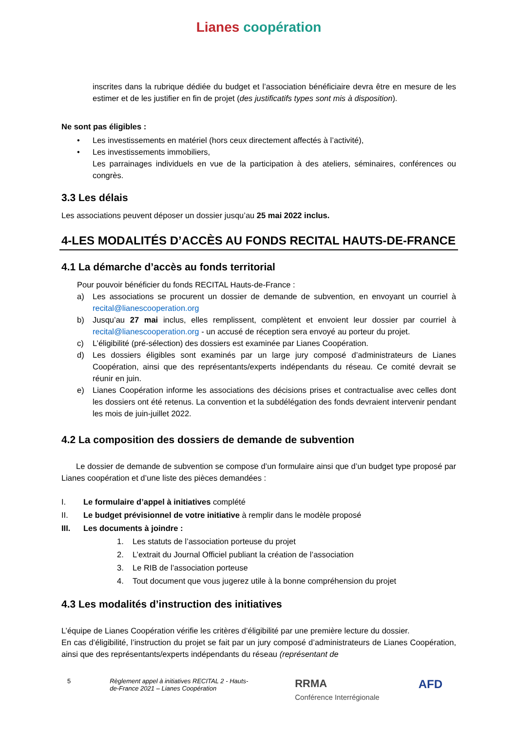Lianes coopération
inscrites dans la rubrique dédiée du budget et l’association bénéficiaire devra être en mesure de les estimer et de les justifier en fin de projet (des justificatifs types sont mis à disposition).
Ne sont pas éligibles :
• Les investissements en matériel (hors ceux directement affectés à l’activité),
• Les investissements immobiliers,
Les parrainages individuels en vue de la participation à des ateliers, séminaires, conférences ou congrès.
3.3 Les délais
Les associations peuvent déposer un dossier jusqu’au 25 mai 2022 inclus.
4-LES MODALITÉS D’ACCÈS AU FONDS RECITAL HAUTS-DE-FRANCE
4.1 La démarche d’accès au fonds territorial
Pour pouvoir bénéficier du fonds RECITAL Hauts-de-France :
a) Les associations se procurent un dossier de demande de subvention, en envoyant un courriel à recital@lianescooperation.org
b) Jusqu’au 27 mai inclus, elles remplissent, complètent et envoient leur dossier par courriel à recital@lianescooperation.org - un accusé de réception sera envoyé au porteur du projet.
c) L’éligibilité (pré-sélection) des dossiers est examinée par Lianes Coopération.
d) Les dossiers éligibles sont examinés par un large jury composé d’administrateurs de Lianes Coopération, ainsi que des représentants/experts indépendants du réseau. Ce comité devrait se réunir en juin.
e) Lianes Coopération informe les associations des décisions prises et contractualise avec celles dont les dossiers ont été retenus. La convention et la subdélégation des fonds devraient intervenir pendant les mois de juin-juillet 2022.
4.2 La composition des dossiers de demande de subvention
Le dossier de demande de subvention se compose d’un formulaire ainsi que d’un budget type proposé par Lianes coopération et d’une liste des pièces demandées :
I. Le formulaire d’appel à initiatives complété
II. Le budget prévisionnel de votre initiative à remplir dans le modèle proposé
III. Les documents à joindre :
1. Les statuts de l’association porteuse du projet
2. L’extrait du Journal Officiel publiant la création de l’association
3. Le RIB de l’association porteuse
4. Tout document que vous jugerez utile à la bonne compréhension du projet
4.3 Les modalités d’instruction des initiatives
L’équipe de Lianes Coopération vérifie les critères d’éligibilité par une première lecture du dossier.
En cas d’éligibilité, l’instruction du projet se fait par un jury composé d’administrateurs de Lianes Coopération, ainsi que des représentants/experts indépendants du réseau (représentant de
5 Règlement appel à initiatives RECITAL 2 - Hauts-de-France 2021 – Lianes Coopération RRMA
Conférence Interrégionale AFD